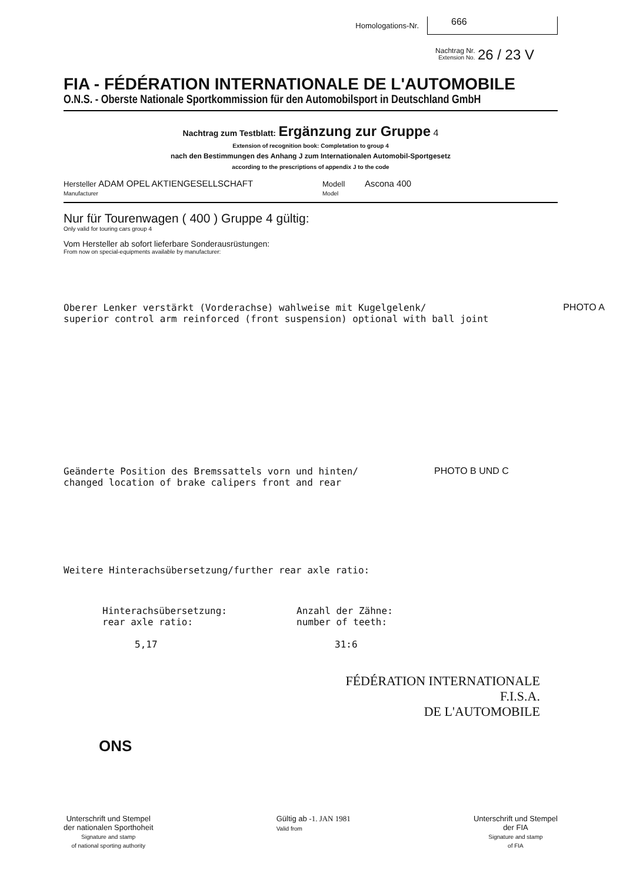Homologations-Nr. 666
Nachtrag Nr.
Extension No. 26 / 23 V
FIA - FÉDÉRATION INTERNATIONALE DE L'AUTOMOBILE
O.N.S. - Oberste Nationale Sportkommission für den Automobilsport in Deutschland GmbH
Nachtrag zum Testblatt: Ergänzung zur Gruppe 4
Extension of recognition book: Completation to group 4
nach den Bestimmungen des Anhang J zum Internationalen Automobil-Sportgesetz
according to the prescriptions of appendix J to the code
Hersteller ADAM OPEL AKTIENGESELLSCHAFT
Manufacturer
Modell Ascona 400
Model
Nur für Tourenwagen ( 400 ) Gruppe 4 gültig:
Only valid for touring cars group 4
Vom Hersteller ab sofort lieferbare Sonderausrüstungen:
From now on special-equipments available by manufacturer:
Oberer Lenker verstärkt (Vorderachse) wahlweise mit Kugelgelenk/
superior control arm reinforced (front suspension) optional with ball joint
PHOTO A
Geänderte Position des Bremssattels vorn und hinten/
changed location of brake calipers front and rear
PHOTO B UND C
Weitere Hinterachsübersetzung/further rear axle ratio:
Hinterachsübersetzung:
rear axle ratio:
5,17
Anzahl der Zähne:
number of teeth:
31:6
FÉDÉRATION INTERNATIONALE
F.I.S.A.
DE L'AUTOMOBILE
ONS
Unterschrift und Stempel
der nationalen Sporthoheit
Signature and stamp
of national sporting authority
Gültig ab -1. JAN 1981
Valid from
Unterschrift und Stempel
der FIA
Signature and stamp
of FIA